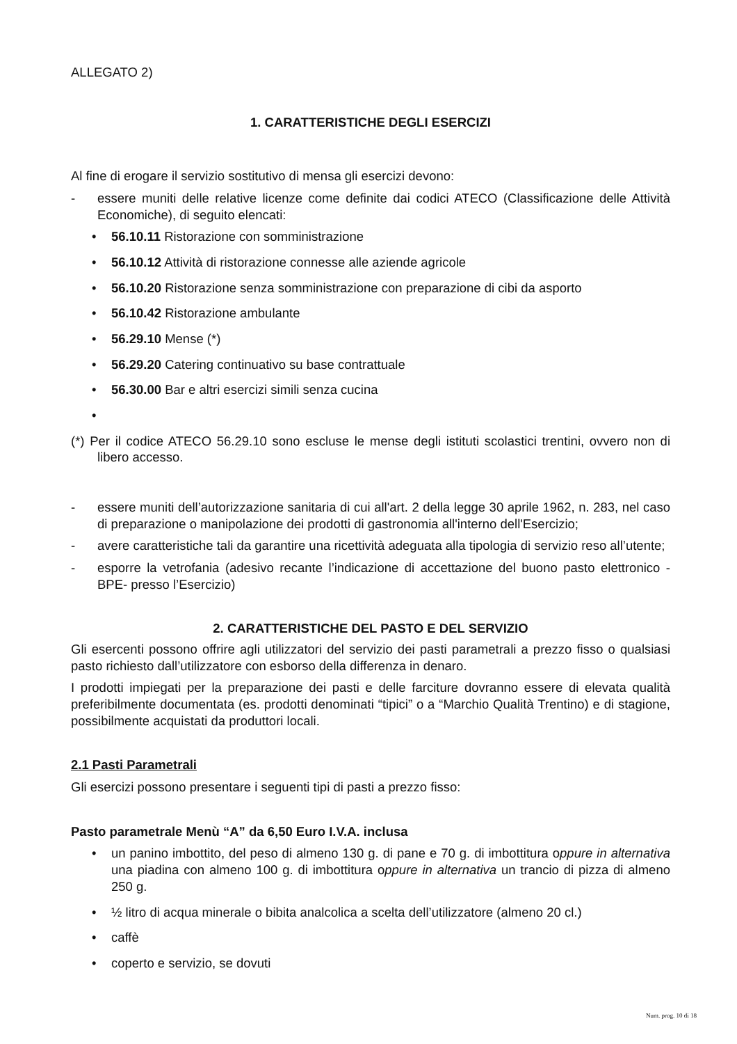ALLEGATO 2)
1. CARATTERISTICHE DEGLI ESERCIZI
Al fine di erogare il servizio sostitutivo di mensa gli esercizi devono:
- essere muniti delle relative licenze come definite dai codici ATECO (Classificazione delle Attività Economiche), di seguito elencati:
• 56.10.11 Ristorazione con somministrazione
• 56.10.12 Attività di ristorazione connesse alle aziende agricole
• 56.10.20 Ristorazione senza somministrazione con preparazione di cibi da asporto
• 56.10.42 Ristorazione ambulante
• 56.29.10 Mense (*)
• 56.29.20 Catering continuativo su base contrattuale
• 56.30.00 Bar e altri esercizi simili senza cucina
•
(*) Per il codice ATECO 56.29.10 sono escluse le mense degli istituti scolastici trentini, ovvero non di libero accesso.
- essere muniti dell’autorizzazione sanitaria di cui all'art. 2 della legge 30 aprile 1962, n. 283, nel caso di preparazione o manipolazione dei prodotti di gastronomia all'interno dell'Esercizio;
- avere caratteristiche tali da garantire una ricettività adeguata alla tipologia di servizio reso all’utente;
- esporre la vetrofania (adesivo recante l’indicazione di accettazione del buono pasto elettronico -BPE- presso l’Esercizio)
2. CARATTERISTICHE DEL PASTO E DEL SERVIZIO
Gli esercenti possono offrire agli utilizzatori del servizio dei pasti parametrali a prezzo fisso o qualsiasi pasto richiesto dall’utilizzatore con esborso della differenza in denaro.
I prodotti impiegati per la preparazione dei pasti e delle farciture dovranno essere di elevata qualità preferibilmente documentata (es. prodotti denominati “tipici” o a “Marchio Qualità Trentino) e di stagione, possibilmente acquistati da produttori locali.
2.1 Pasti Parametrali
Gli esercizi possono presentare i seguenti tipi di pasti a prezzo fisso:
Pasto parametrale Menù “A” da 6,50 Euro I.V.A. inclusa
• un panino imbottito, del peso di almeno 130 g. di pane e 70 g. di imbottitura oppure in alternativa una piadina con almeno 100 g. di imbottitura oppure in alternativa un trancio di pizza di almeno 250 g.
• ½ litro di acqua minerale o bibita analcolica a scelta dell’utilizzatore (almeno 20 cl.)
• caffè
• coperto e servizio, se dovuti
Num. prog. 10 di 18